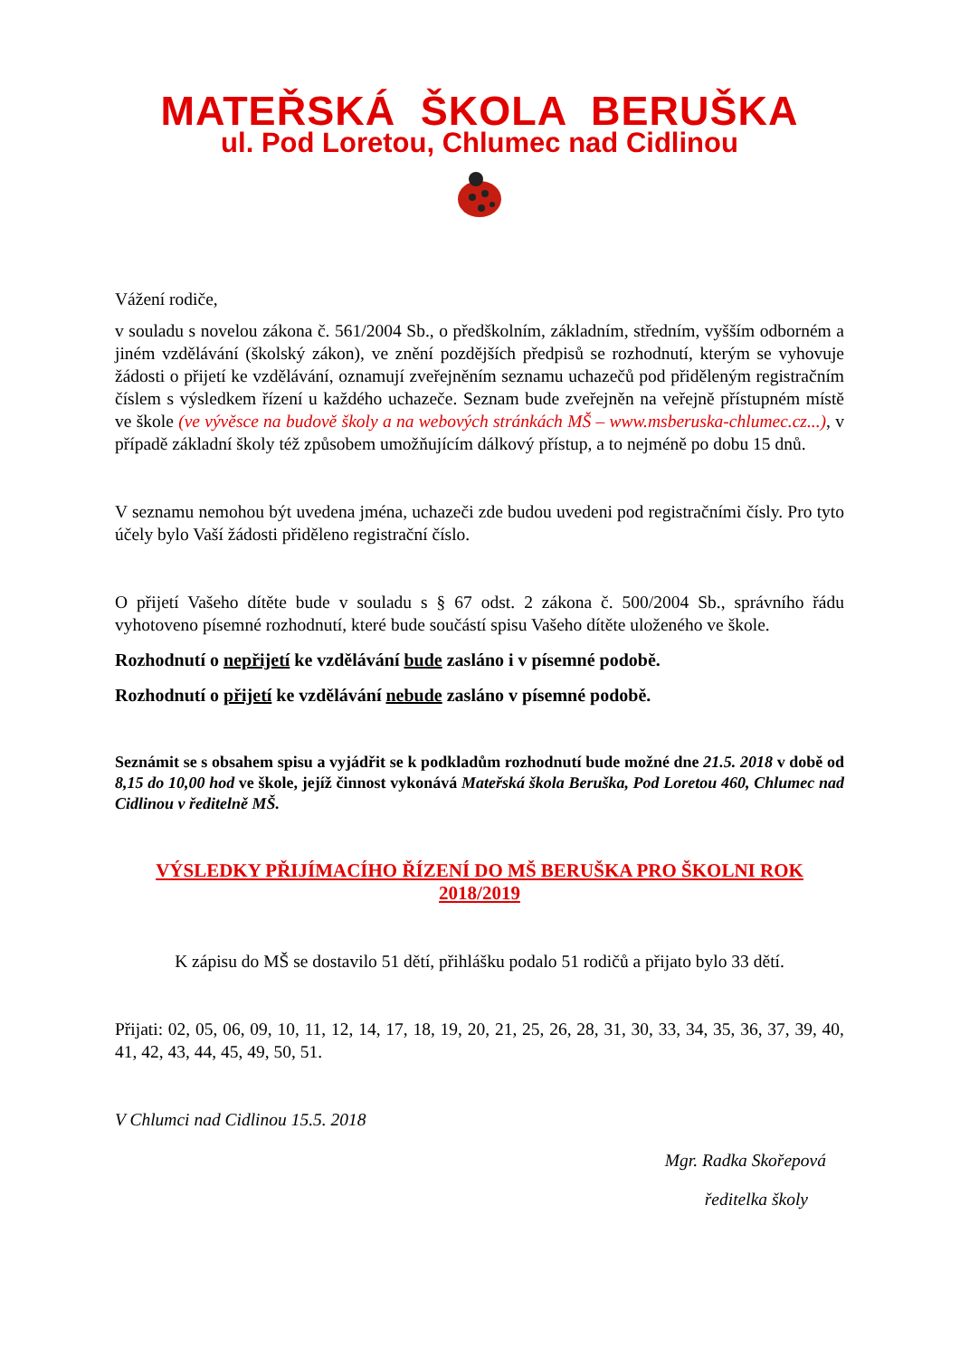MATEŘSKÁ ŠKOLA BERUŠKA
ul. Pod Loretou, Chlumec nad Cidlinou
Vážení rodiče,
v souladu s novelou zákona č. 561/2004 Sb., o předškolním, základním, středním, vyšším odborném a jiném vzdělávání (školský zákon), ve znění pozdějších předpisů se rozhodnutí, kterým se vyhovuje žádosti o přijetí ke vzdělávání, oznamují zveřejněním seznamu uchazečů pod přiděleným registračním číslem s výsledkem řízení u každého uchazeče. Seznam bude zveřejněn na veřejně přístupném místě ve škole (ve vývěsce na budově školy a na webových stránkách MŠ – www.msberuska-chlumec.cz...), v případě základní školy též způsobem umožňujícím dálkový přístup, a to nejméně po dobu 15 dnů.
V seznamu nemohou být uvedena jména, uchazeči zde budou uvedeni pod registračními čísly. Pro tyto účely bylo Vaší žádosti přiděleno registrační číslo.
O přijetí Vašeho dítěte bude v souladu s § 67 odst. 2 zákona č. 500/2004 Sb., správního řádu vyhotoveno písemné rozhodnutí, které bude součástí spisu Vašeho dítěte uloženého ve škole.
Rozhodnutí o nepřijetí ke vzdělávání bude zasláno i v písemné podobě.
Rozhodnutí o přijetí ke vzdělávání nebude zasláno v písemné podobě.
Seznámit se s obsahem spisu a vyjádřit se k podkladům rozhodnutí bude možné dne 21.5. 2018 v době od 8,15 do 10,00 hod ve škole, jejíž činnost vykonává Mateřská škola Beruška, Pod Loretou 460, Chlumec nad Cidlinou v ředitelně MŠ.
VÝSLEDKY PŘIJÍMACÍHO ŘÍZENÍ DO MŠ BERUŠKA PRO ŠKOLNI ROK 2018/2019
K zápisu do MŠ se dostavilo 51 dětí, přihlášku podalo 51 rodičů a přijato bylo 33 dětí.
Přijati: 02, 05, 06, 09, 10, 11, 12, 14, 17, 18, 19, 20, 21, 25, 26, 28, 31, 30, 33, 34, 35, 36, 37, 39, 40, 41, 42, 43, 44, 45, 49, 50, 51.
V Chlumci nad Cidlinou 15.5. 2018
Mgr. Radka Skořepová
ředitelka školy